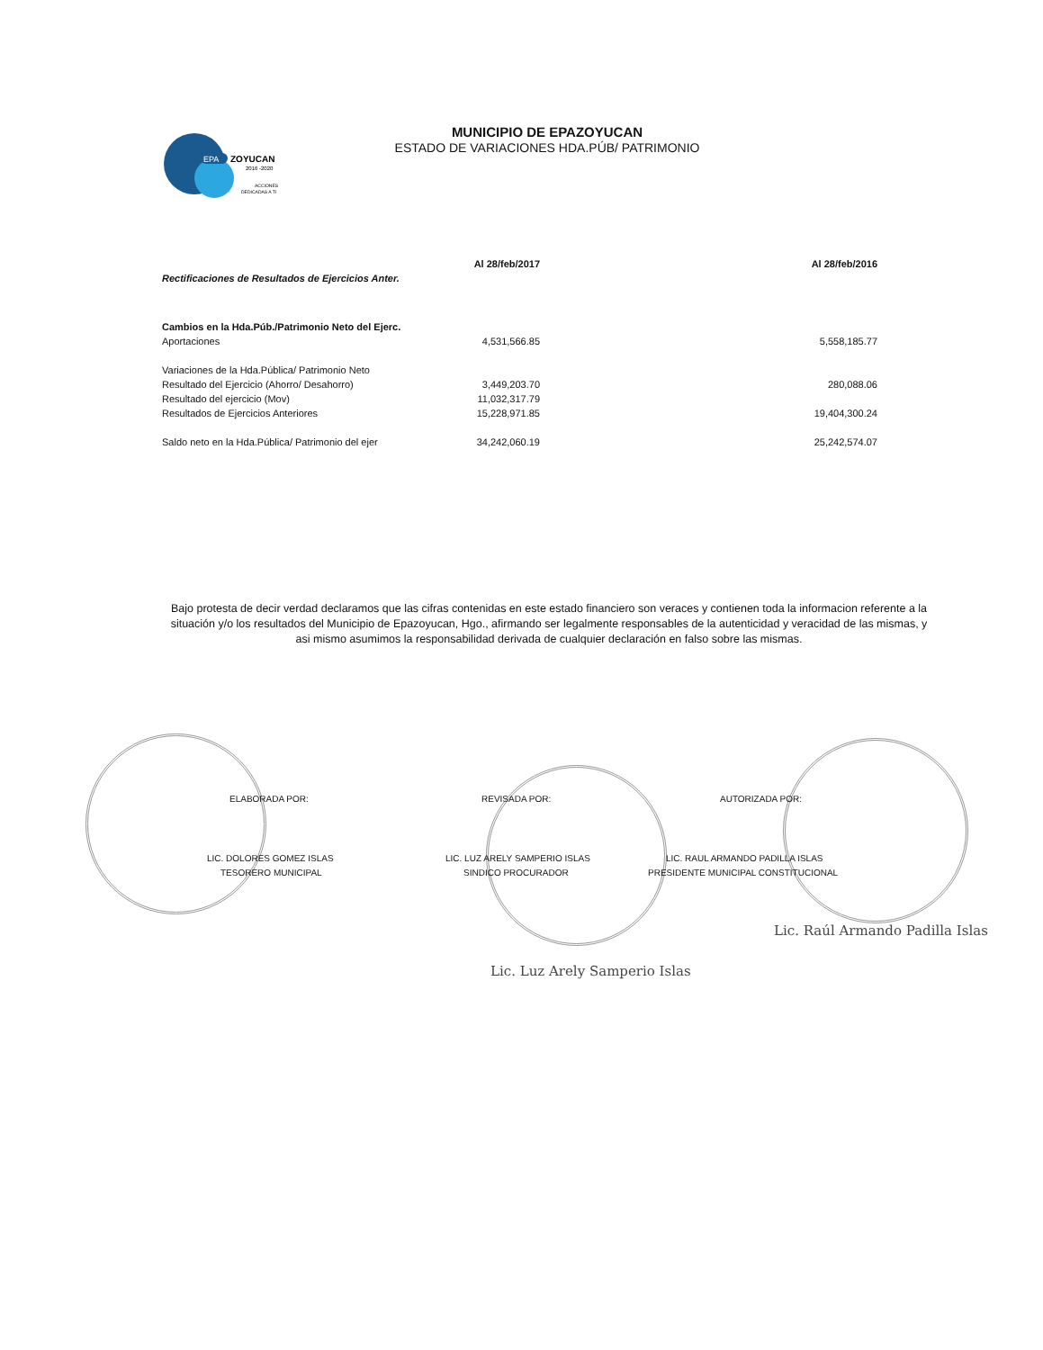EPA
ZOYUCAN
2016 -2020
ACCIONES
DEDICADAS A TI
MUNICIPIO DE EPAZOYUCAN
ESTADO DE VARIACIONES HDA.PÚB/ PATRIMONIO
| | Al 28/feb/2017 | Al 28/feb/2016 |
| --- | --- | --- |
| Rectificaciones de Resultados de Ejercicios Anter. | | |
| Cambios en la Hda.Púb./Patrimonio Neto del Ejerc. | | |
| Aportaciones | 4,531,566.85 | 5,558,185.77 |
| Variaciones de la Hda.Pública/ Patrimonio Neto | | |
| Resultado del Ejercicio (Ahorro/ Desahorro) | 3,449,203.70 | 280,088.06 |
| Resultado del ejercicio (Mov) | 11,032,317.79 | |
| Resultados de Ejercicios Anteriores | 15,228,971.85 | 19,404,300.24 |
| Saldo neto en la Hda.Pública/ Patrimonio del ejer | 34,242,060.19 | 25,242,574.07 |
Bajo protesta de decir verdad declaramos que las cifras contenidas en este estado financiero son veraces y contienen toda la informacion referente a la situación y/o los resultados del Municipio de Epazoyucan, Hgo., afirmando ser legalmente responsables de la autenticidad y veracidad de las mismas, y asi mismo asumimos la responsabilidad derivada de cualquier declaración en falso sobre las mismas.
ELABORADA POR:
LIC. DOLORES GOMEZ ISLAS
TESORERO MUNICIPAL
REVISADA POR:
LIC. LUZ ARELY SAMPERIO ISLAS
SINDICO PROCURADOR
AUTORIZADA POR:
LIC. RAUL ARMANDO PADILLA ISLAS
PRESIDENTE MUNICIPAL CONSTITUCIONAL
Lic. Raúl Armando Padilla Islas
Lic. Luz Arely Samperio Islas